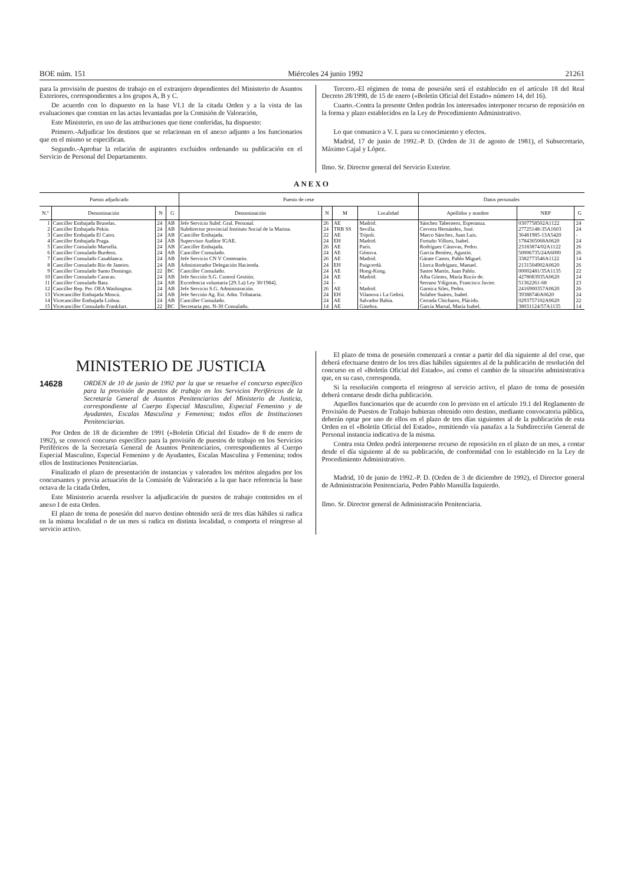BOE núm. 151 Miércoles 24 junio 1992 21261
para la provisión de puestos de trabajo en el extranjero dependientes del Ministerio de Asuntos Exteriores, correspondientes a los grupos A, B y C.
De acuerdo con lo dispuesto en la base VI.1 de la citada Orden y a la vista de las evaluaciones que constan en las actas levantadas por la Comisión de Valoración,
Este Ministerio, en uso de las atribuciones que tiene conferidas, ha dispuesto:
Primero.-Adjudicar los destinos que se relacionan en el anexo adjunto a los funcionarios que en el mismo se especifican.
Segundo.-Aprobar la relación de aspirantes excluidos ordenando su publicación en el Servicio de Personal del Departamento.
Tercero.-El régimen de toma de posesión será el establecido en el artículo 18 del Real Decreto 28/1990, de 15 de enero («Boletín Oficial del Estado» número 14, del 16).
Cuarto.-Contra la presente Orden podrán los interesados interponer recurso de reposición en la forma y plazo establecidos en la Ley de Procedimiento Administrativo.
Lo que comunico a V. I. para su conocimiento y efectos.
Madrid, 17 de junio de 1992.-P. D. (Orden de 31 de agosto de 1981), el Subsecretario, Máximo Cajal y López.
Ilmo. Sr. Director general del Servicio Exterior.
ANEXO
| Puesto adjudicado | | | | Puesto de cese | | | | Datos personales | | |
| --- | --- | --- | --- | --- | --- | --- | --- | --- | --- | --- |
| N.º | Denominación | N | G | Denominación | N | M | Localidad | Apellidos y nombre | NRP | G |
| 1 | Canciller Embajada Bruselas. | 24 | AB | Jefe Servicio Subd. Gral. Personal. | 26 | AE | Madrid. | Sánchez Tabernero, Esperanza. | 0307758502A1122 | 24 |
| 2 | Canciller Embajada Pekín. | 24 | AB | Subdirector provincial Instituto Social de la Marina. | 24 | TRB SS | Sevilla. | Cervera Hernández, José. | 27725148-35A1603 | 24 |
| 3 | Canciller Embajada El Cairo. | 24 | AB | Canciller Embajada. | 22 | AE | Trípoli. | Marco Sánchez, Juan Luis. | 36481985-13A5420 | - |
| 4 | Canciller Embajada Praga. | 24 | AB | Supervisor Auditor IGAE. | 24 | EH | Madrid. | Fortuño Villoro, Isabel. | 1784365068A0620 | 24 |
| 5 | Canciller Consulado Marsella. | 24 | AB | Canciller Embajada. | 26 | AE | París. | Rodríguez Cánovas, Pedro. | 23183874/02A1122 | 26 |
| 6 | Canciller Consulado Burdeos. | 24 | AB | Canciller Consulado. | 24 | AE | Génova. | García Benítez, Agustín. | 50006735/24A6000 | 26 |
| 7 | Canciller Consulado Casablanca. | 24 | AB | Jefe Servicio CN V Centenario. | 26 | AE | Madrid. | Gárate Castro, Pablo Miguel. | 3382773546A1122 | 14 |
| 8 | Canciller Consulado Río de Janeiro. | 24 | AB | Administrador Delegación Hacienda. | 24 | EH | Puigcerdá. | Llorca Rodríguez, Manuel. | 2131504902A0620 | 26 |
| 9 | Canciller Consulado Santo Domingo. | 22 | BC | Canciller Consulado. | 24 | AE | Hong-Kong. | Sastre Martín, Juan Pablo. | 00002481/35A1135 | 22 |
| 10 | Canciller Consulado Caracas. | 24 | AB | Jefe Sección S.G. Control Gestión. | 24 | AE | Madrid. | Alba Gómez, María Rocío de. | 4278083935A0620 | 24 |
| 11 | Canciller Consulado Bata. | 24 | AB | Excedencia voluntaria [29.3.a) Ley 30/1984]. | 24 | - | - | Serrano Ydígoras, Francisco Javier. | 51362261-68 | 23 |
| 12 | Canciller Rep. Per. OEA Washington. | 24 | AB | Jefe Servicio S.G. Administración. | 26 | AE | Madrid. | Garnica Siles, Pedro. | 2416900357A0620 | 26 |
| 13 | Vicecanciller Embajada Moscú. | 24 | AB | Jefe Sección Ag. Est. Adm. Tributaria. | 24 | EH | Vilanova i La Geltrú. | Solabre Suárez, Isabel. | 39388746A0620 | 24 |
| 14 | Vicecanciller Embajada Lisboa. | 24 | AB | Canciller Consulado. | 24 | AE | Salvador Bahía. | Cerrada Chicharro, Plácido. | 0293757102A0620 | 22 |
| 15 | Vicecanciller Consulado Frankfurt. | 22 | BC | Secretaria pto. N-30 Consulado. | 14 | AE | Ginebra. | García Marsal, María Isabel. | 38031124/57A1135 | 14 |
MINISTERIO DE JUSTICIA
14628
ORDEN de 10 de junio de 1992 por la que se resuelve el concurso específico para la provisión de puestos de trabajo en los Servicios Periféricos de la Secretaría General de Asuntos Penitenciarios del Ministerio de Justicia, correspondiente al Cuerpo Especial Masculino, Especial Femenino y de Ayudantes, Escalas Masculina y Femenina; todos ellos de Instituciones Penitenciarias.
Por Orden de 18 de diciembre de 1991 («Boletín Oficial del Estado» de 8 de enero de 1992), se convocó concurso específico para la provisión de puestos de trabajo en los Servicios Periféricos de la Secretaría General de Asuntos Penitenciarios, correspondientes al Cuerpo Especial Masculino, Especial Femenino y de Ayudantes, Escalas Masculina y Femenina; todos ellos de Instituciones Penitenciarias.
Finalizado el plazo de presentación de instancias y valorados los méritos alegados por los concursantes y previa actuación de la Comisión de Valoración a la que hace referencia la base octava de la citada Orden,
Este Ministerio acuerda resolver la adjudicación de puestos de trabajo contenidos en el anexo I de esta Orden.
El plazo de toma de posesión del nuevo destino obtenido será de tres días hábiles si radica en la misma localidad o de un mes si radica en distinta localidad, o comporta el reingreso al servicio activo.
El plazo de toma de posesión comenzará a contar a partir del día siguiente al del cese, que deberá efectuarse dentro de los tres días hábiles siguientes al de la publicación de resolución del concurso en el «Boletín Oficial del Estado», así como el cambio de la situación administrativa que, en su caso, corresponda.
Si la resolución comporta el reingreso al servicio activo, el plazo de toma de posesión deberá contarse desde dicha publicación.
Aquellos funcionarios que de acuerdo con lo previsto en el artículo 19.1 del Reglamento de Provisión de Puestos de Trabajo hubieran obtenido otro destino, mediante convocatoria pública, deberán optar por uno de ellos en el plazo de tres días siguientes al de la publicación de esta Orden en el «Boletín Oficial del Estado», remitiendo vía panafax a la Subdirección General de Personal instancia indicativa de la misma.
Contra esta Orden podrá interponerse recurso de reposición en el plazo de un mes, a contar desde el día siguiente al de su publicación, de conformidad con lo establecido en la Ley de Procedimiento Administrativo.
Madrid, 10 de junio de 1992.-P. D. (Orden de 3 de diciembre de 1992), el Director general de Administración Penitenciaria, Pedro Pablo Mansilla Izquierdo.
Ilmo. Sr. Director general de Administración Penitenciaria.